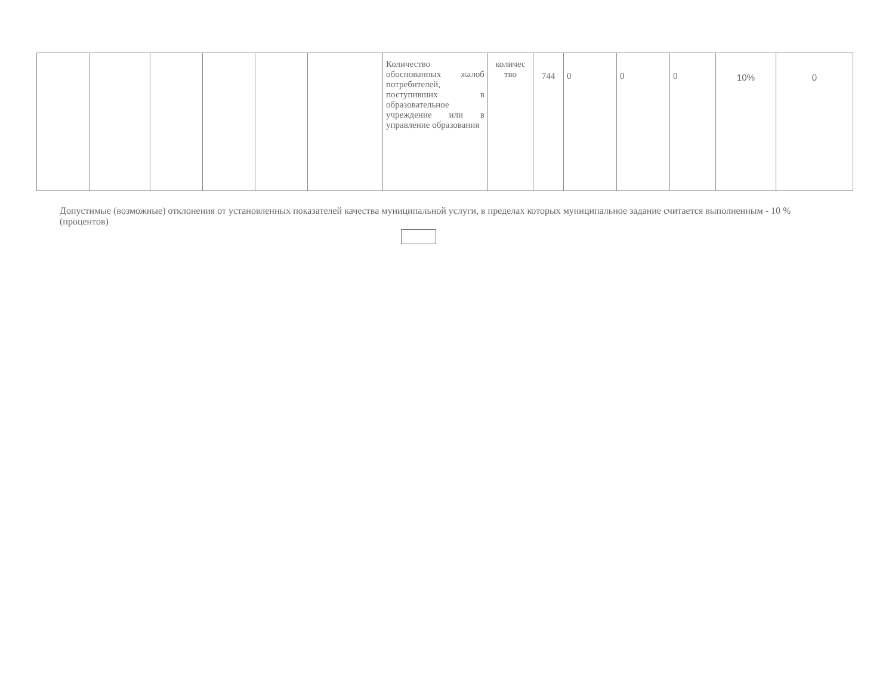| | | | | | | Количество обоснованных жалоб потребителей, поступивших в образовательное учреждение или в управление образования | количес тво | 744 | 0 | 0 | 0 | 10% | 0 |
Допустимые (возможные) отклонения от установленных показателей качества муниципальной услуги, в пределах которых муниципальное задание считается выполненным - 10 % (процентов)